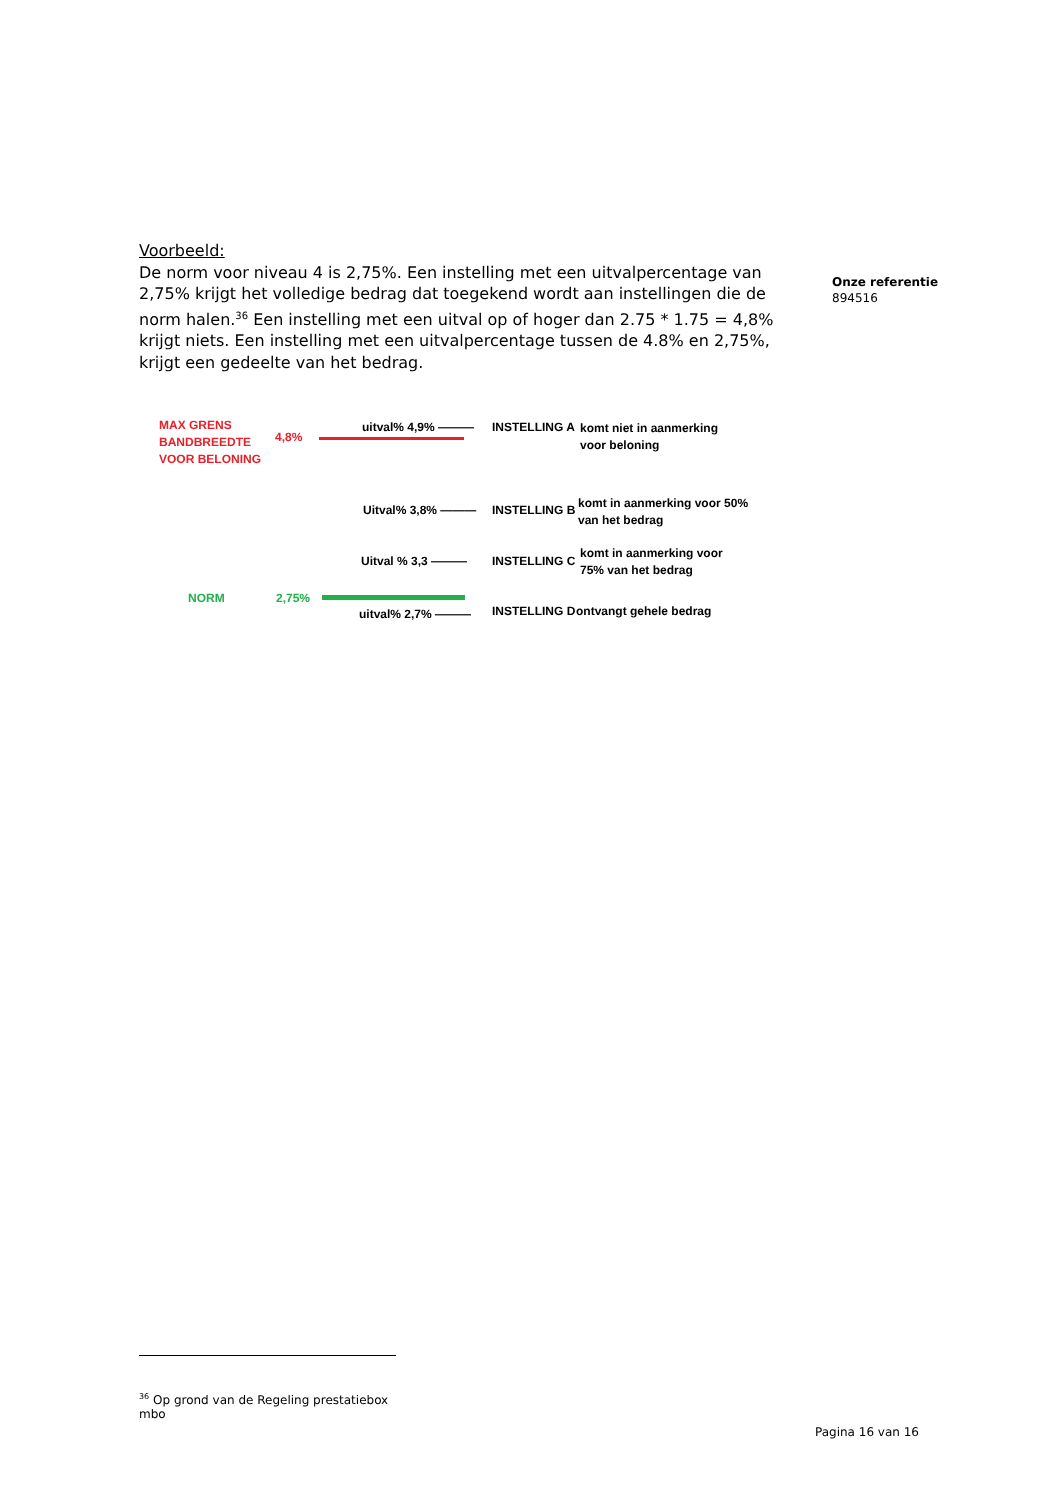Voorbeeld:
De norm voor niveau 4 is 2,75%. Een instelling met een uitvalpercentage van 2,75% krijgt het volledige bedrag dat toegekend wordt aan instellingen die de norm halen.<sup>36</sup> Een instelling met een uitval op of hoger dan 2.75 * 1.75 = 4,8% krijgt niets. Een instelling met een uitvalpercentage tussen de 4.8% en 2,75%, krijgt een gedeelte van het bedrag.
Onze referentie
894516
MAX GRENS
BANDBREEDTE
VOOR BELONING
4,8%
uitval% 4,9% ——— INSTELLING A
komt niet in aanmerking
voor beloning
Uitval% 3,8% ——— INSTELLING B
komt in aanmerking voor 50%
van het bedrag
Uitval % 3,3 ——— INSTELLING C
komt in aanmerking voor
75% van het bedrag
NORM 2,75%
uitval% 2,7% ——— INSTELLING D ontvangt gehele bedrag
<sup>36</sup> Op grond van de Regeling prestatiebox mbo
Pagina 16 van 16